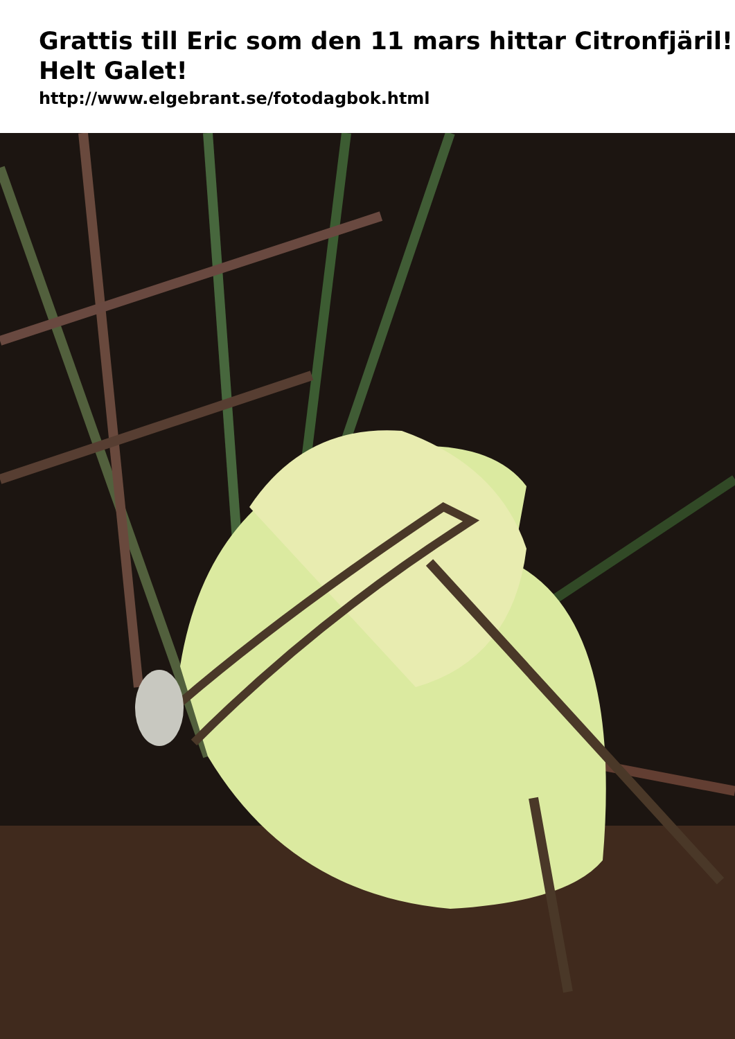Grattis till Eric som den 11 mars hittar Citronfjäril! Helt Galet!
http://www.elgebrant.se/fotodagbok.html